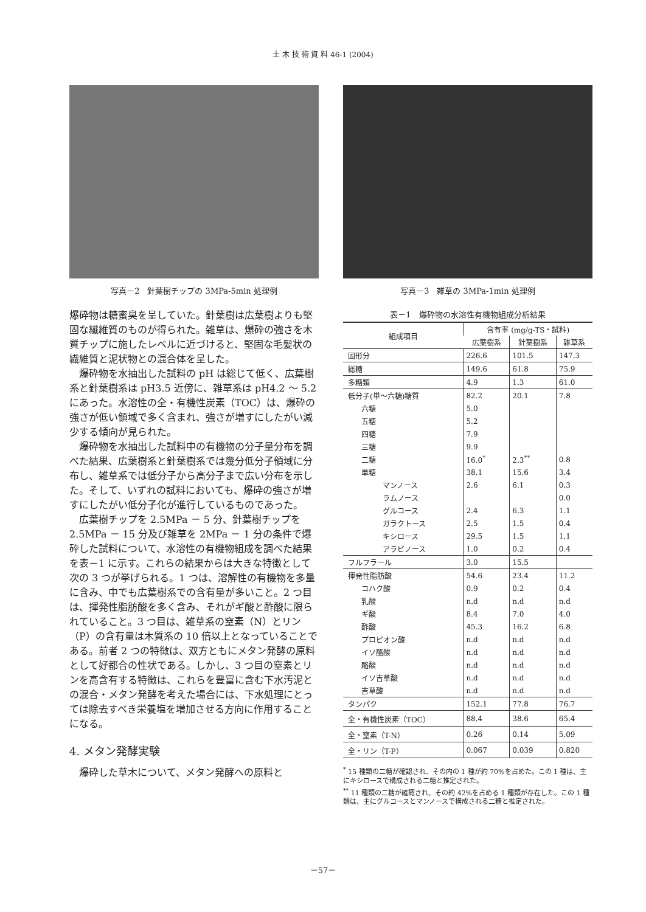土 木 技 術 資 料 46-1 (2004)
写真－2　針葉樹チップの 3MPa-5min 処理例
爆砕物は糖蜜臭を呈していた。針葉樹は広葉樹よりも堅固な繊維質のものが得られた。雑草は、爆砕の強さを木質チップに施したレベルに近づけると、堅固な毛髪状の繊維質と泥状物との混合体を呈した。
爆砕物を水抽出した試料の pH は総じて低く、広葉樹系と針葉樹系は pH3.5 近傍に、雑草系は pH4.2 ～ 5.2 にあった。水溶性の全・有機性炭素（TOC）は、爆砕の強さが低い領域で多く含まれ、強さが増すにしたがい減少する傾向が見られた。
爆砕物を水抽出した試料中の有機物の分子量分布を調べた結果、広葉樹系と針葉樹系では幾分低分子領域に分布し、雑草系では低分子から高分子まで広い分布を示した。そして、いずれの試料においても、爆砕の強さが増すにしたがい低分子化が進行しているものであった。
広葉樹チップを 2.5MPa － 5 分、針葉樹チップを 2.5MPa － 15 分及び雑草を 2MPa － 1 分の条件で爆砕した試料について、水溶性の有機物組成を調べた結果を表－1 に示す。これらの結果からは大きな特徴として次の 3 つが挙げられる。1 つは、溶解性の有機物を多量に含み、中でも広葉樹系での含有量が多いこと。2 つ目は、揮発性脂肪酸を多く含み、それがギ酸と酢酸に限られていること。3 つ目は、雑草系の窒素（N）とリン（P）の含有量は木質系の 10 倍以上となっていることである。前者 2 つの特徴は、双方ともにメタン発酵の原料として好都合の性状である。しかし、3 つ目の窒素とリンを高含有する特徴は、これらを豊富に含む下水汚泥との混合・メタン発酵を考えた場合には、下水処理にとっては除去すべき栄養塩を増加させる方向に作用することになる。
4. メタン発酵実験
爆砕した草木について、メタン発酵への原料と
写真－3　雑草の 3MPa-1min 処理例
表－1　爆砕物の水溶性有機物組成分析結果
| 組成項目 | 含有率 (mg/g-TS・試料) | | |
| --- | --- | --- | --- |
| | 広葉樹系 | 針葉樹系 | 雑草系 |
| 固形分 | 226.6 | 101.5 | 147.3 |
| 総糖 | 149.6 | 61.8 | 75.9 |
| 多糖類 | 4.9 | 1.3 | 61.0 |
| 低分子(単～六糖)糖質 | 82.2 | 20.1 | 7.8 |
| 六糖 | 5.0 | | |
| 五糖 | 5.2 | | |
| 四糖 | 7.9 | | |
| 三糖 | 9.9 | | |
| 二糖 | 16.0<sup>*</sup> | 2.3<sup>**</sup> | 0.8 |
| 単糖 | 38.1 | 15.6 | 3.4 |
| マンノース | 2.6 | 6.1 | 0.3 |
| ラムノース | | | 0.0 |
| グルコース | 2.4 | 6.3 | 1.1 |
| ガラクトース | 2.5 | 1.5 | 0.4 |
| キシロース | 29.5 | 1.5 | 1.1 |
| アラビノース | 1.0 | 0.2 | 0.4 |
| フルフラール | 3.0 | 15.5 | |
| 揮発性脂肪酸 | 54.6 | 23.4 | 11.2 |
| コハク酸 | 0.9 | 0.2 | 0.4 |
| 乳酸 | n.d | n.d | n.d |
| ギ酸 | 8.4 | 7.0 | 4.0 |
| 酢酸 | 45.3 | 16.2 | 6.8 |
| プロピオン酸 | n.d | n.d | n.d |
| イソ酪酸 | n.d | n.d | n.d |
| 酪酸 | n.d | n.d | n.d |
| イソ吉草酸 | n.d | n.d | n.d |
| 吉草酸 | n.d | n.d | n.d |
| タンパク | 152.1 | 77.8 | 76.7 |
| 全・有機性炭素（TOC） | 88.4 | 38.6 | 65.4 |
| 全・窒素（T-N） | 0.26 | 0.14 | 5.09 |
| 全・リン（T-P） | 0.067 | 0.039 | 0.820 |
<sup>*</sup> 15 種類の二糖が確認され、その内の 1 種が約 70%を占めた。この 1 種は、主にキシロースで構成される二糖と推定された。
<sup>**</sup> 11 種類の二糖が確認され、その約 42%を占める 1 種類が存在した。この 1 種類は、主にグルコースとマンノースで構成される二糖と推定された。
－57－